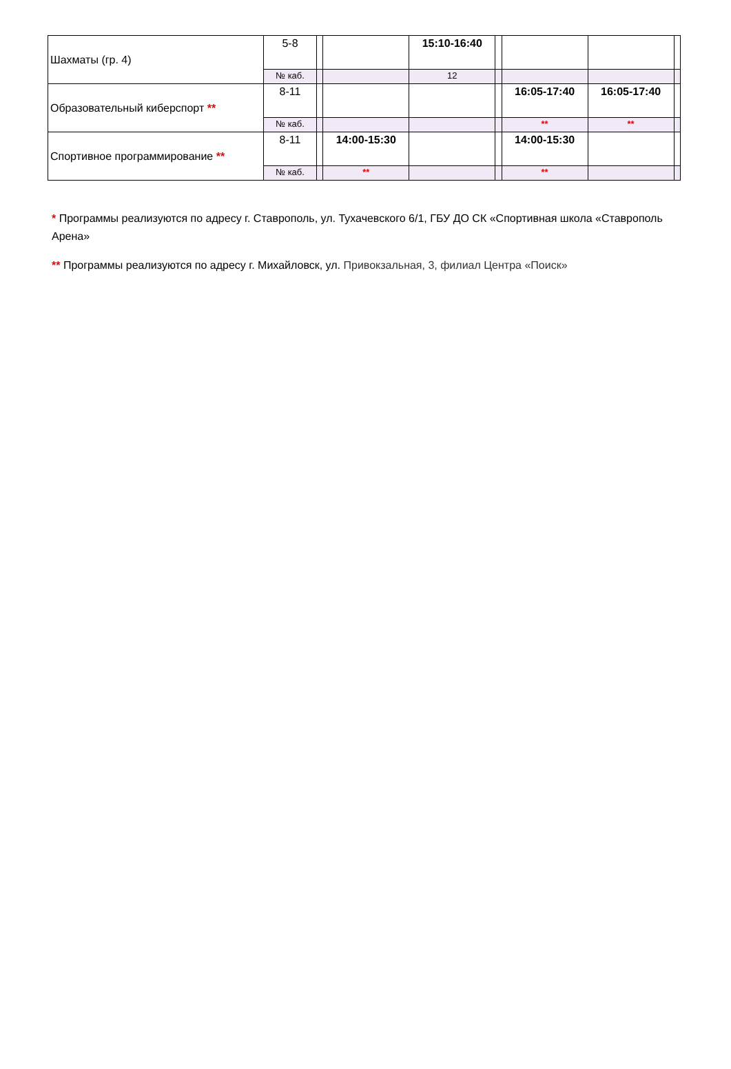| Шахматы (гр. 4) | 5-8 | | | 15:10-16:40 | | | | |
| | № каб. | | | 12 | | | | |
| Образовательный киберспорт ** | 8-11 | | | | | 16:05-17:40 | 16:05-17:40 | |
| | № каб. | | | | | ** | ** | |
| Спортивное программирование ** | 8-11 | | 14:00-15:30 | | | 14:00-15:30 | | |
| | № каб. | | ** | | | ** | | |
* Программы реализуются по адресу г. Ставрополь, ул. Тухачевского 6/1, ГБУ ДО СК «Спортивная школа «Ставрополь Арена»
** Программы реализуются по адресу г. Михайловск, ул. Привокзальная, 3, филиал Центра «Поиск»